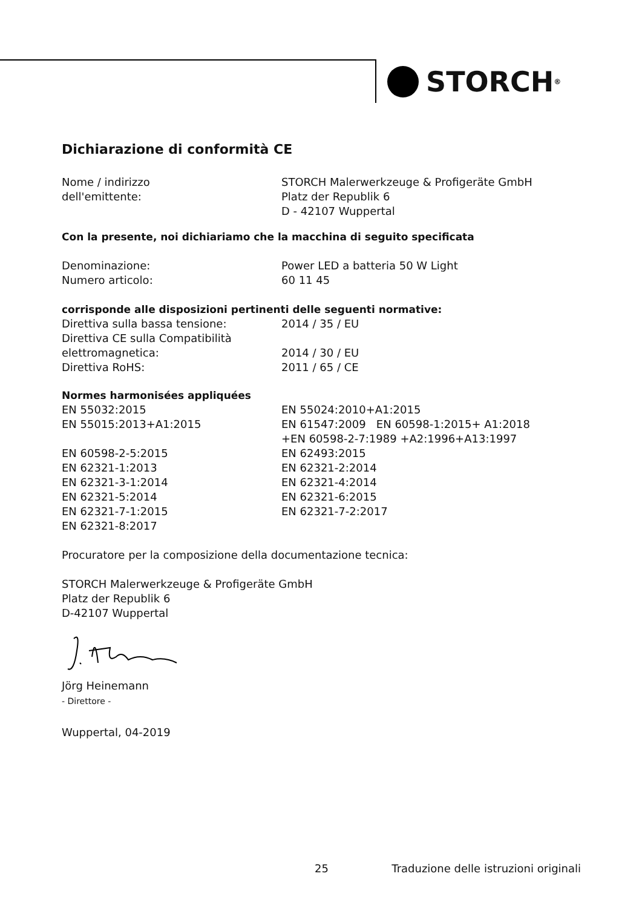STORCH<sup>®</sup>
Dichiarazione di conformità CE
Nome / indirizzo
dell'emittente:
STORCH Malerwerkzeuge & Profigeräte GmbH
Platz der Republik 6
D - 42107 Wuppertal
Con la presente, noi dichiariamo che la macchina di seguito specificata
Denominazione:
Numero articolo:
Power LED a batteria 50 W Light
60 11 45
corrisponde alle disposizioni pertinenti delle seguenti normative:
Direttiva sulla bassa tensione:
Direttiva CE sulla Compatibilità
elettromagnetica:
Direttiva RoHS:
2014 / 35 / EU
2014 / 30 / EU
2011 / 65 / CE
Normes harmonisées appliquées
EN 55032:2015
EN 55015:2013+A1:2015
EN 60598-2-5:2015
EN 62321-1:2013
EN 62321-3-1:2014
EN 62321-5:2014
EN 62321-7-1:2015
EN 62321-8:2017
EN 55024:2010+A1:2015
EN 61547:2009 EN 60598-1:2015+ A1:2018
+EN 60598-2-7:1989 +A2:1996+A13:1997
EN 62493:2015
EN 62321-2:2014
EN 62321-4:2014
EN 62321-6:2015
EN 62321-7-2:2017
Procuratore per la composizione della documentazione tecnica:
STORCH Malerwerkzeuge & Profigeräte GmbH
Platz der Republik 6
D-42107 Wuppertal
Jörg Heinemann
- Direttore -
Wuppertal, 04-2019
25 Traduzione delle istruzioni originali